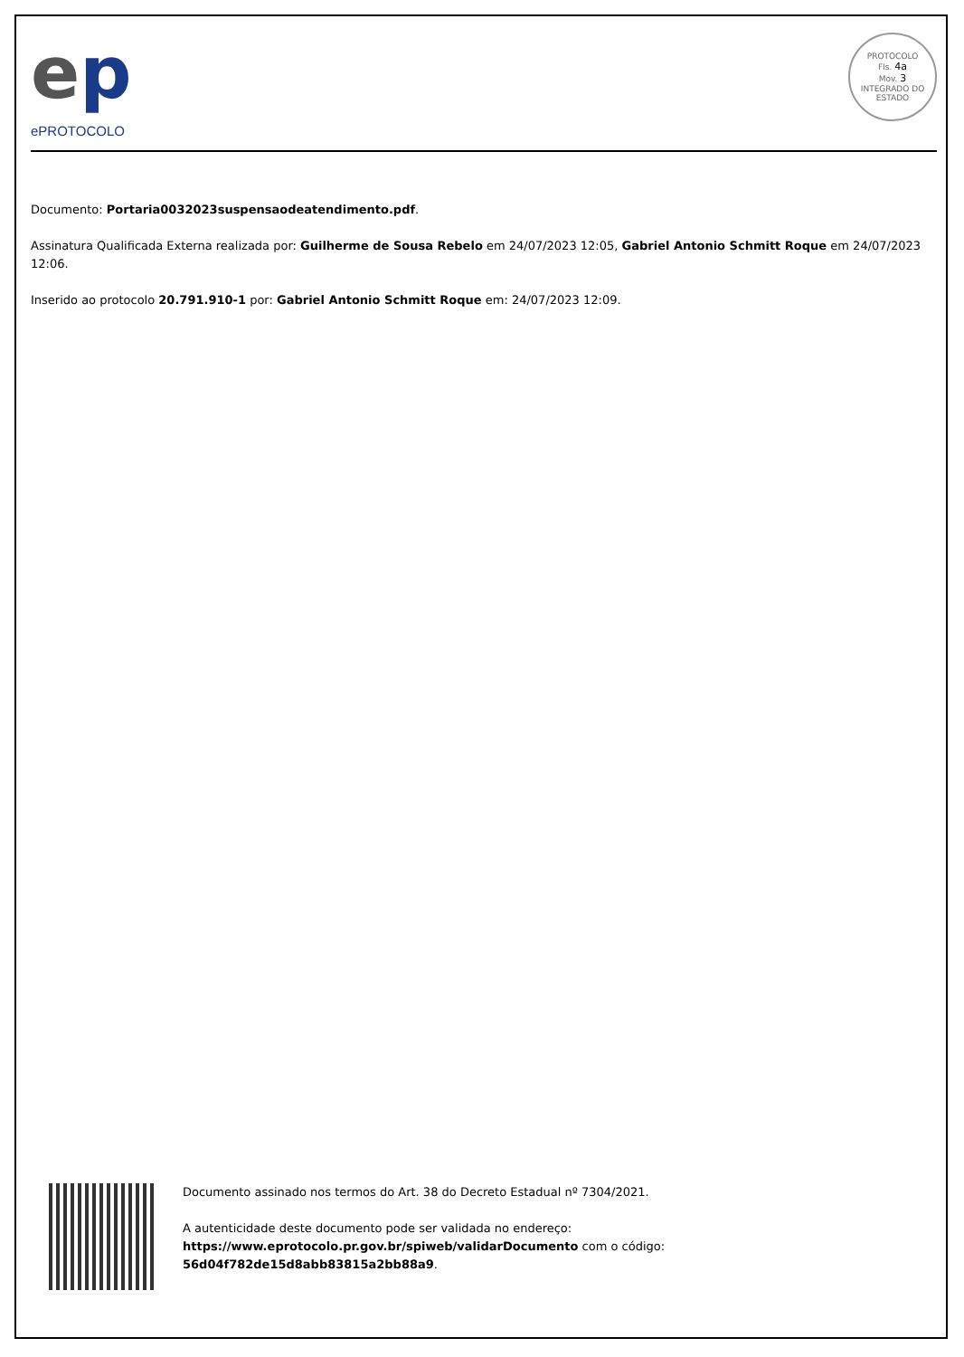ep
ePROTOCOLO
PROTOCOLO
Fls. 4a
Mov. 3
INTEGRADO DO ESTADO
Documento: Portaria0032023suspensaodeatendimento.pdf.
Assinatura Qualificada Externa realizada por: Guilherme de Sousa Rebelo em 24/07/2023 12:05, Gabriel Antonio Schmitt Roque em 24/07/2023 12:06.
Inserido ao protocolo 20.791.910-1 por: Gabriel Antonio Schmitt Roque em: 24/07/2023 12:09.
Documento assinado nos termos do Art. 38 do Decreto Estadual nº 7304/2021.
A autenticidade deste documento pode ser validada no endereço:
https://www.eprotocolo.pr.gov.br/spiweb/validarDocumento com o código:
56d04f782de15d8abb83815a2bb88a9.